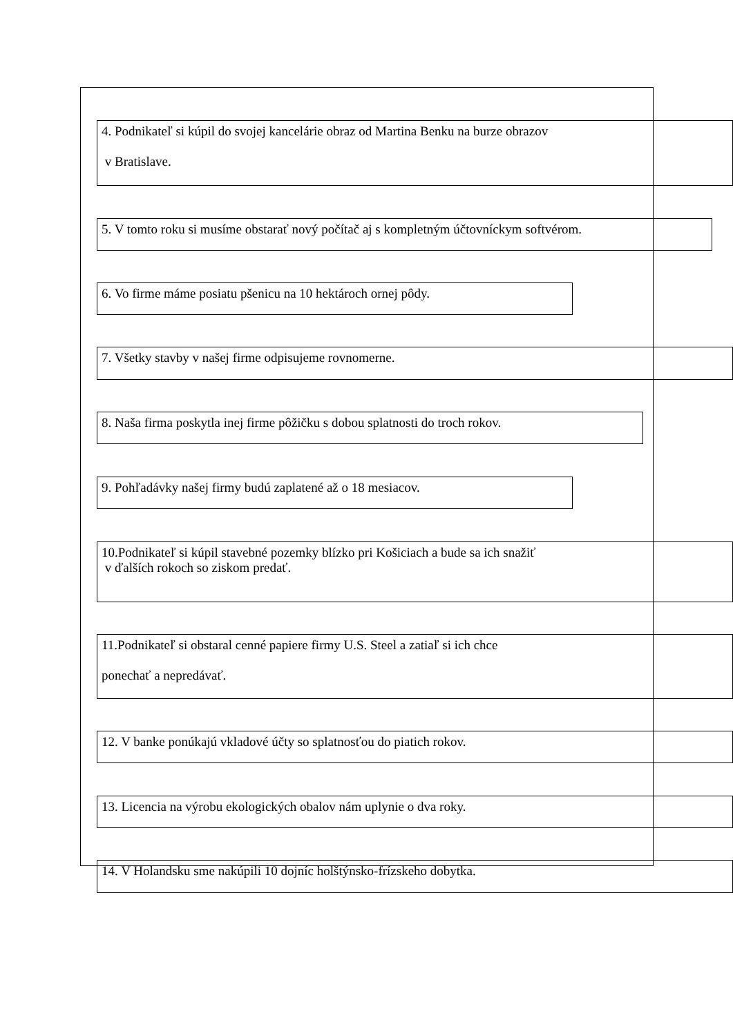4. Podnikateľ si kúpil do svojej kancelárie obraz od Martina Benku na burze obrazov
v Bratislave.
5. V tomto roku si musíme obstarať nový počítač aj s kompletným účtovníckym softvérom.
6. Vo firme máme posiatu pšenicu na 10 hektároch ornej pôdy.
7. Všetky stavby v našej firme odpisujeme rovnomerne.
8. Naša firma poskytla inej firme pôžičku s dobou splatnosti do troch rokov.
9. Pohľadávky našej firmy budú zaplatené až o 18 mesiacov.
10.Podnikateľ si kúpil stavebné pozemky blízko pri Košiciach a bude sa ich snažiť
v ďalších rokoch so ziskom predať.
11.Podnikateľ si obstaral cenné papiere firmy U.S. Steel a zatiaľ si ich chce
ponechať a nepredávať.
12. V banke ponúkajú vkladové účty so splatnosťou do piatich rokov.
13. Licencia na výrobu ekologických obalov nám uplynie o dva roky.
14. V Holandsku sme nakúpili 10 dojníc holštýnsko-frízskeho dobytka.